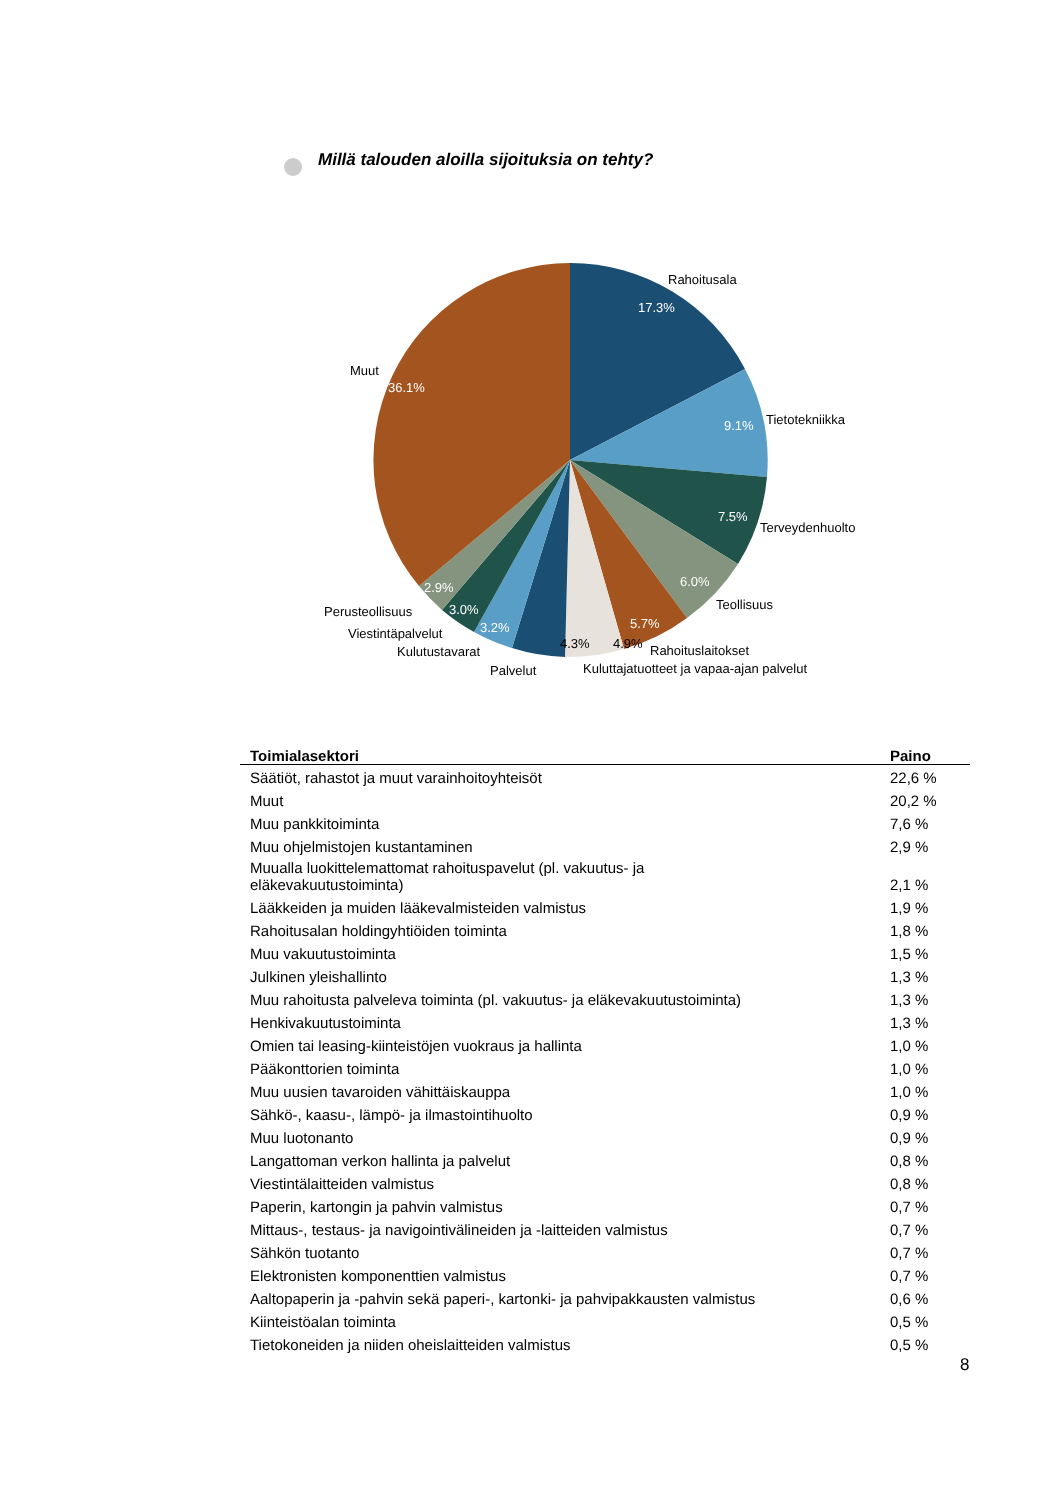Millä talouden aloilla sijoituksia on tehty?
17.3%
9.1%
7.5%
6.0%
5.7%
36.1%
2.9%
3.0%
3.2%
4.3%
4.9%
Rahoitusala
Tietotekniikka
Terveydenhuolto
Teollisuus
Rahoituslaitokset
Kuluttajatuotteet ja vapaa-ajan palvelut
Palvelut
Kulutustavarat
Viestintäpalvelut
Perusteollisuus
Muut
| Toimialasektori | Paino |
| --- | --- |
| Säätiöt, rahastot ja muut varainhoitoyhteisöt | 22,6 % |
| Muut | 20,2 % |
| Muu pankkitoiminta | 7,6 % |
| Muu ohjelmistojen kustantaminen | 2,9 % |
| Muualla luokittelemattomat rahoituspavelut (pl. vakuutus- ja eläkevakuutustoiminta) | 2,1 % |
| Lääkkeiden ja muiden lääkevalmisteiden valmistus | 1,9 % |
| Rahoitusalan holdingyhtiöiden toiminta | 1,8 % |
| Muu vakuutustoiminta | 1,5 % |
| Julkinen yleishallinto | 1,3 % |
| Muu rahoitusta palveleva toiminta (pl. vakuutus- ja eläkevakuutustoiminta) | 1,3 % |
| Henkivakuutustoiminta | 1,3 % |
| Omien tai leasing-kiinteistöjen vuokraus ja hallinta | 1,0 % |
| Pääkonttorien toiminta | 1,0 % |
| Muu uusien tavaroiden vähittäiskauppa | 1,0 % |
| Sähkö-, kaasu-, lämpö- ja ilmastointihuolto | 0,9 % |
| Muu luotonanto | 0,9 % |
| Langattoman verkon hallinta ja palvelut | 0,8 % |
| Viestintälaitteiden valmistus | 0,8 % |
| Paperin, kartongin ja pahvin valmistus | 0,7 % |
| Mittaus-, testaus- ja navigointivälineiden ja -laitteiden valmistus | 0,7 % |
| Sähkön tuotanto | 0,7 % |
| Elektronisten komponenttien valmistus | 0,7 % |
| Aaltopaperin ja -pahvin sekä paperi-, kartonki- ja pahvipakkausten valmistus | 0,6 % |
| Kiinteistöalan toiminta | 0,5 % |
| Tietokoneiden ja niiden oheislaitteiden valmistus | 0,5 % |
8